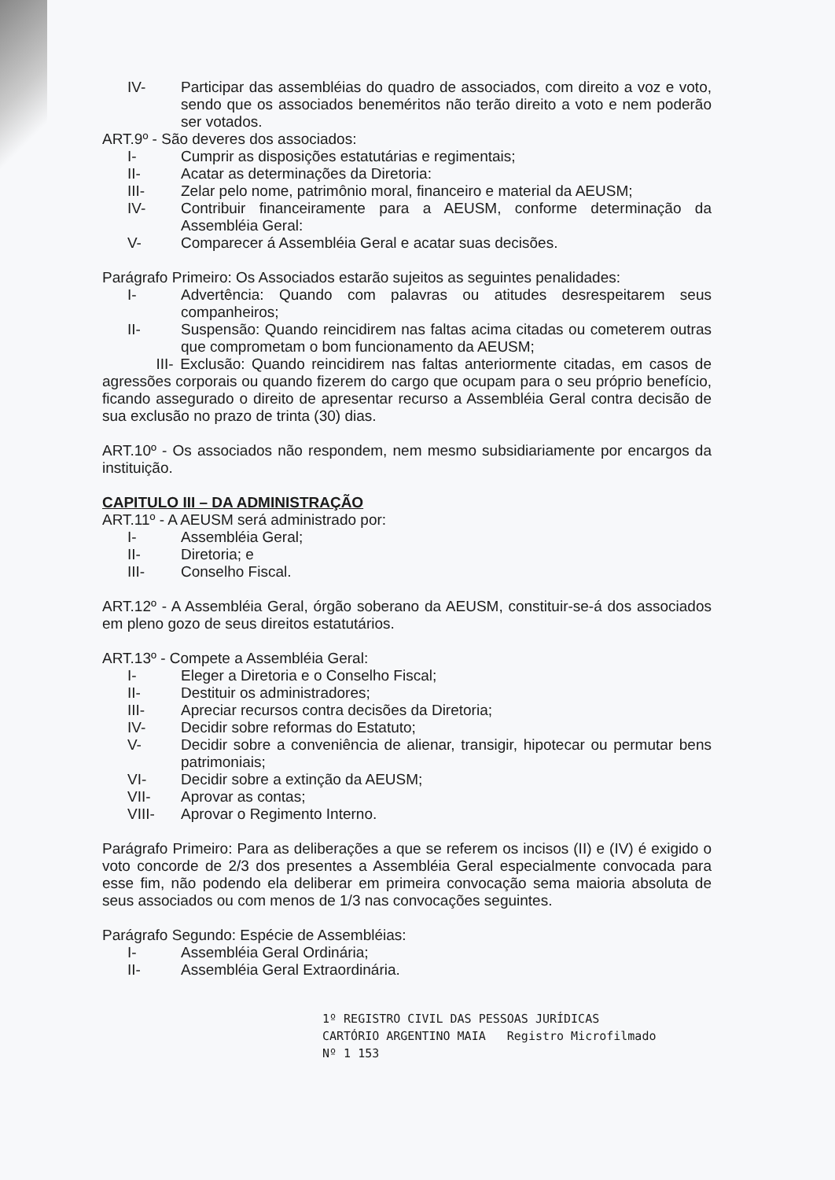IV- Participar das assembléias do quadro de associados, com direito a voz e voto, sendo que os associados beneméritos não terão direito a voto e nem poderão ser votados.
ART.9º - São deveres dos associados:
I- Cumprir as disposições estatutárias e regimentais;
II- Acatar as determinações da Diretoria:
III- Zelar pelo nome, patrimônio moral, financeiro e material da AEUSM;
IV- Contribuir financeiramente para a AEUSM, conforme determinação da Assembléia Geral:
V- Comparecer á Assembléia Geral e acatar suas decisões.
Parágrafo Primeiro: Os Associados estarão sujeitos as seguintes penalidades:
I- Advertência: Quando com palavras ou atitudes desrespeitarem seus companheiros;
II- Suspensão: Quando reincidirem nas faltas acima citadas ou cometerem outras que comprometam o bom funcionamento da AEUSM;
III- Exclusão: Quando reincidirem nas faltas anteriormente citadas, em casos de agressões corporais ou quando fizerem do cargo que ocupam para o seu próprio benefício, ficando assegurado o direito de apresentar recurso a Assembléia Geral contra decisão de sua exclusão no prazo de trinta (30) dias.
ART.10º - Os associados não respondem, nem mesmo subsidiariamente por encargos da instituição.
CAPITULO III – DA ADMINISTRAÇÃO
ART.11º - A AEUSM será administrado por:
I- Assembléia Geral;
II- Diretoria; e
III- Conselho Fiscal.
ART.12º - A Assembléia Geral, órgão soberano da AEUSM, constituir-se-á dos associados em pleno gozo de seus direitos estatutários.
ART.13º - Compete a Assembléia Geral:
I- Eleger a Diretoria e o Conselho Fiscal;
II- Destituir os administradores;
III- Apreciar recursos contra decisões da Diretoria;
IV- Decidir sobre reformas do Estatuto;
V- Decidir sobre a conveniência de alienar, transigir, hipotecar ou permutar bens patrimoniais;
VI- Decidir sobre a extinção da AEUSM;
VII- Aprovar as contas;
VIII- Aprovar o Regimento Interno.
Parágrafo Primeiro: Para as deliberações a que se referem os incisos (II) e (IV) é exigido o voto concorde de 2/3 dos presentes a Assembléia Geral especialmente convocada para esse fim, não podendo ela deliberar em primeira convocação sema maioria absoluta de seus associados ou com menos de 1/3 nas convocações seguintes.
Parágrafo Segundo: Espécie de Assembléias:
I- Assembléia Geral Ordinária;
II- Assembléia Geral Extraordinária.
1º REGISTRO CIVIL DAS PESSOAS JURÍDICAS
CARTÓRIO ARGENTINO MAIA Registro Microfilmado
Nº 1 153